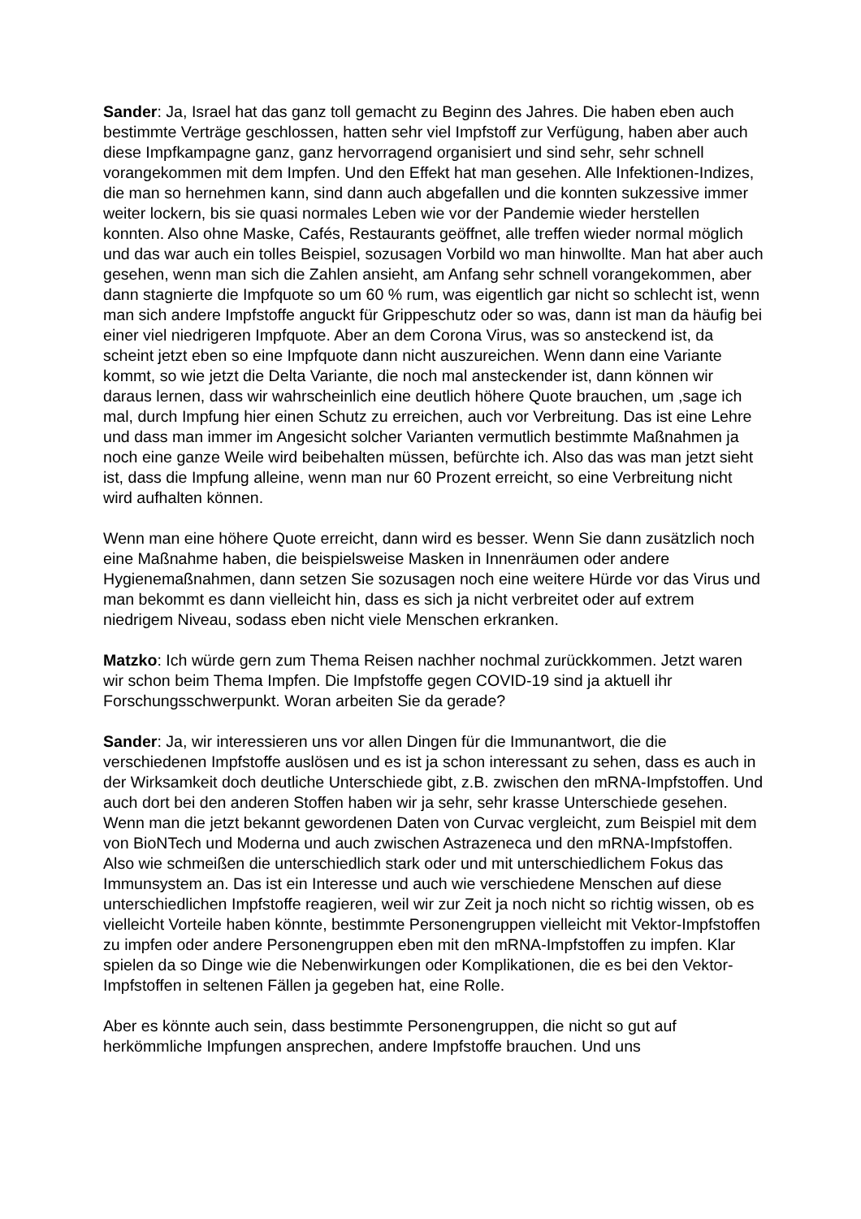Sander: Ja, Israel hat das ganz toll gemacht zu Beginn des Jahres. Die haben eben auch bestimmte Verträge geschlossen, hatten sehr viel Impfstoff zur Verfügung, haben aber auch diese Impfkampagne ganz, ganz hervorragend organisiert und sind sehr, sehr schnell vorangekommen mit dem Impfen. Und den Effekt hat man gesehen. Alle Infektionen-Indizes, die man so hernehmen kann, sind dann auch abgefallen und die konnten sukzessive immer weiter lockern, bis sie quasi normales Leben wie vor der Pandemie wieder herstellen konnten. Also ohne Maske, Cafés, Restaurants geöffnet, alle treffen wieder normal möglich und das war auch ein tolles Beispiel, sozusagen Vorbild wo man hinwollte. Man hat aber auch gesehen, wenn man sich die Zahlen ansieht, am Anfang sehr schnell vorangekommen, aber dann stagnierte die Impfquote so um 60 % rum, was eigentlich gar nicht so schlecht ist, wenn man sich andere Impfstoffe anguckt für Grippeschutz oder so was, dann ist man da häufig bei einer viel niedrigeren Impfquote. Aber an dem Corona Virus, was so ansteckend ist, da scheint jetzt eben so eine Impfquote dann nicht auszureichen. Wenn dann eine Variante kommt, so wie jetzt die Delta Variante, die noch mal ansteckender ist, dann können wir daraus lernen, dass wir wahrscheinlich eine deutlich höhere Quote brauchen, um ,sage ich mal, durch Impfung hier einen Schutz zu erreichen, auch vor Verbreitung. Das ist eine Lehre und dass man immer im Angesicht solcher Varianten vermutlich bestimmte Maßnahmen ja noch eine ganze Weile wird beibehalten müssen, befürchte ich. Also das was man jetzt sieht ist, dass die Impfung alleine, wenn man nur 60 Prozent erreicht, so eine Verbreitung nicht wird aufhalten können.
Wenn man eine höhere Quote erreicht, dann wird es besser. Wenn Sie dann zusätzlich noch eine Maßnahme haben, die beispielsweise Masken in Innenräumen oder andere Hygienemaßnahmen, dann setzen Sie sozusagen noch eine weitere Hürde vor das Virus und man bekommt es dann vielleicht hin, dass es sich ja nicht verbreitet oder auf extrem niedrigem Niveau, sodass eben nicht viele Menschen erkranken.
Matzko: Ich würde gern zum Thema Reisen nachher nochmal zurückkommen. Jetzt waren wir schon beim Thema Impfen. Die Impfstoffe gegen COVID-19 sind ja aktuell ihr Forschungsschwerpunkt. Woran arbeiten Sie da gerade?
Sander: Ja, wir interessieren uns vor allen Dingen für die Immunantwort, die die verschiedenen Impfstoffe auslösen und es ist ja schon interessant zu sehen, dass es auch in der Wirksamkeit doch deutliche Unterschiede gibt, z.B. zwischen den mRNA-Impfstoffen. Und auch dort bei den anderen Stoffen haben wir ja sehr, sehr krasse Unterschiede gesehen. Wenn man die jetzt bekannt gewordenen Daten von Curvac vergleicht, zum Beispiel mit dem von BioNTech und Moderna und auch zwischen Astrazeneca und den mRNA-Impfstoffen. Also wie schmeißen die unterschiedlich stark oder und mit unterschiedlichem Fokus das Immunsystem an. Das ist ein Interesse und auch wie verschiedene Menschen auf diese unterschiedlichen Impfstoffe reagieren, weil wir zur Zeit ja noch nicht so richtig wissen, ob es vielleicht Vorteile haben könnte, bestimmte Personengruppen vielleicht mit Vektor-Impfstoffen zu impfen oder andere Personengruppen eben mit den mRNA-Impfstoffen zu impfen. Klar spielen da so Dinge wie die Nebenwirkungen oder Komplikationen, die es bei den Vektor-Impfstoffen in seltenen Fällen ja gegeben hat, eine Rolle.
Aber es könnte auch sein, dass bestimmte Personengruppen, die nicht so gut auf herkömmliche Impfungen ansprechen, andere Impfstoffe brauchen. Und uns